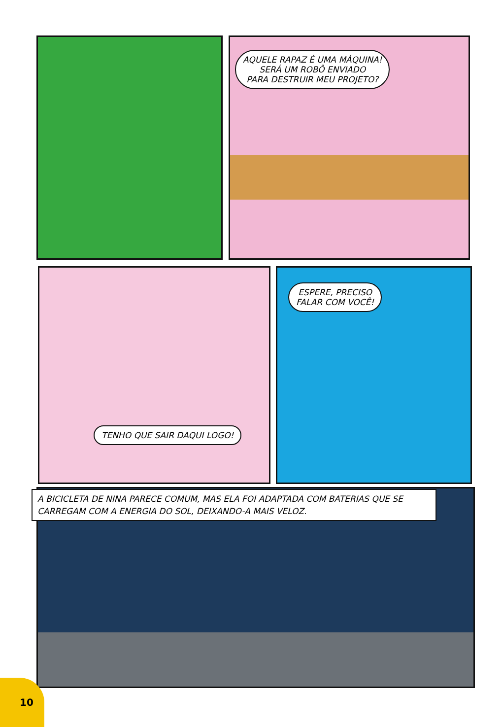AQUELE RAPAZ É UMA MÁQUINA!
SERÁ UM ROBÔ ENVIADO
PARA DESTRUIR MEU PROJETO?
TENHO QUE SAIR DAQUI LOGO!
ESPERE, PRECISO
FALAR COM VOCÊ!
A BICICLETA DE NINA PARECE COMUM, MAS ELA FOI ADAPTADA COM BATERIAS QUE SE CARREGAM COM A ENERGIA DO SOL, DEIXANDO-A MAIS VELOZ.
10